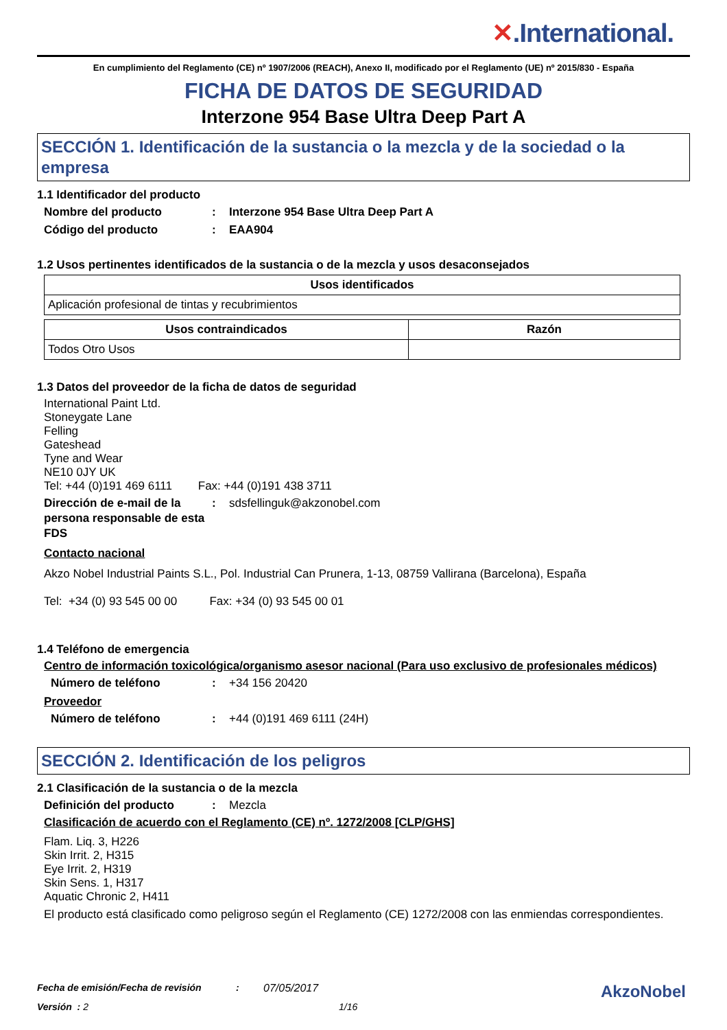✕.International.
En cumplimiento del Reglamento (CE) nº 1907/2006 (REACH), Anexo II, modificado por el Reglamento (UE) nº 2015/830 - España
FICHA DE DATOS DE SEGURIDAD
Interzone 954 Base Ultra Deep Part A
SECCIÓN 1. Identificación de la sustancia o la mezcla y de la sociedad o la empresa
1.1 Identificador del producto
Nombre del producto : Interzone 954 Base Ultra Deep Part A
Código del producto : EAA904
1.2 Usos pertinentes identificados de la sustancia o de la mezcla y usos desaconsejados
| Usos identificados |
| --- |
| Aplicación profesional de tintas y recubrimientos |
| Usos contraindicados | Razón |
| --- | --- |
| Todos Otro Usos | |
1.3 Datos del proveedor de la ficha de datos de seguridad
International Paint Ltd.
Stoneygate Lane
Felling
Gateshead
Tyne and Wear
NE10 0JY UK
Tel: +44 (0)191 469 6111 Fax: +44 (0)191 438 3711
Dirección de e-mail de la persona responsable de esta FDS
: sdsfellinguk@akzonobel.com
Contacto nacional
Akzo Nobel Industrial Paints S.L., Pol. Industrial Can Prunera, 1-13, 08759 Vallirana (Barcelona), España
Tel: +34 (0) 93 545 00 00 Fax: +34 (0) 93 545 00 01
1.4 Teléfono de emergencia
Centro de información toxicológica/organismo asesor nacional (Para uso exclusivo de profesionales médicos)
Número de teléfono : +34 156 20420
Proveedor
Número de teléfono : +44 (0)191 469 6111 (24H)
SECCIÓN 2. Identificación de los peligros
2.1 Clasificación de la sustancia o de la mezcla
Definición del producto : Mezcla
Clasificación de acuerdo con el Reglamento (CE) nº. 1272/2008 [CLP/GHS]
Flam. Liq. 3, H226
Skin Irrit. 2, H315
Eye Irrit. 2, H319
Skin Sens. 1, H317
Aquatic Chronic 2, H411
El producto está clasificado como peligroso según el Reglamento (CE) 1272/2008 con las enmiendas correspondientes.
Fecha de emisión/Fecha de revisión: 07/05/2017 AkzoNobel
Versión : 2 1/16